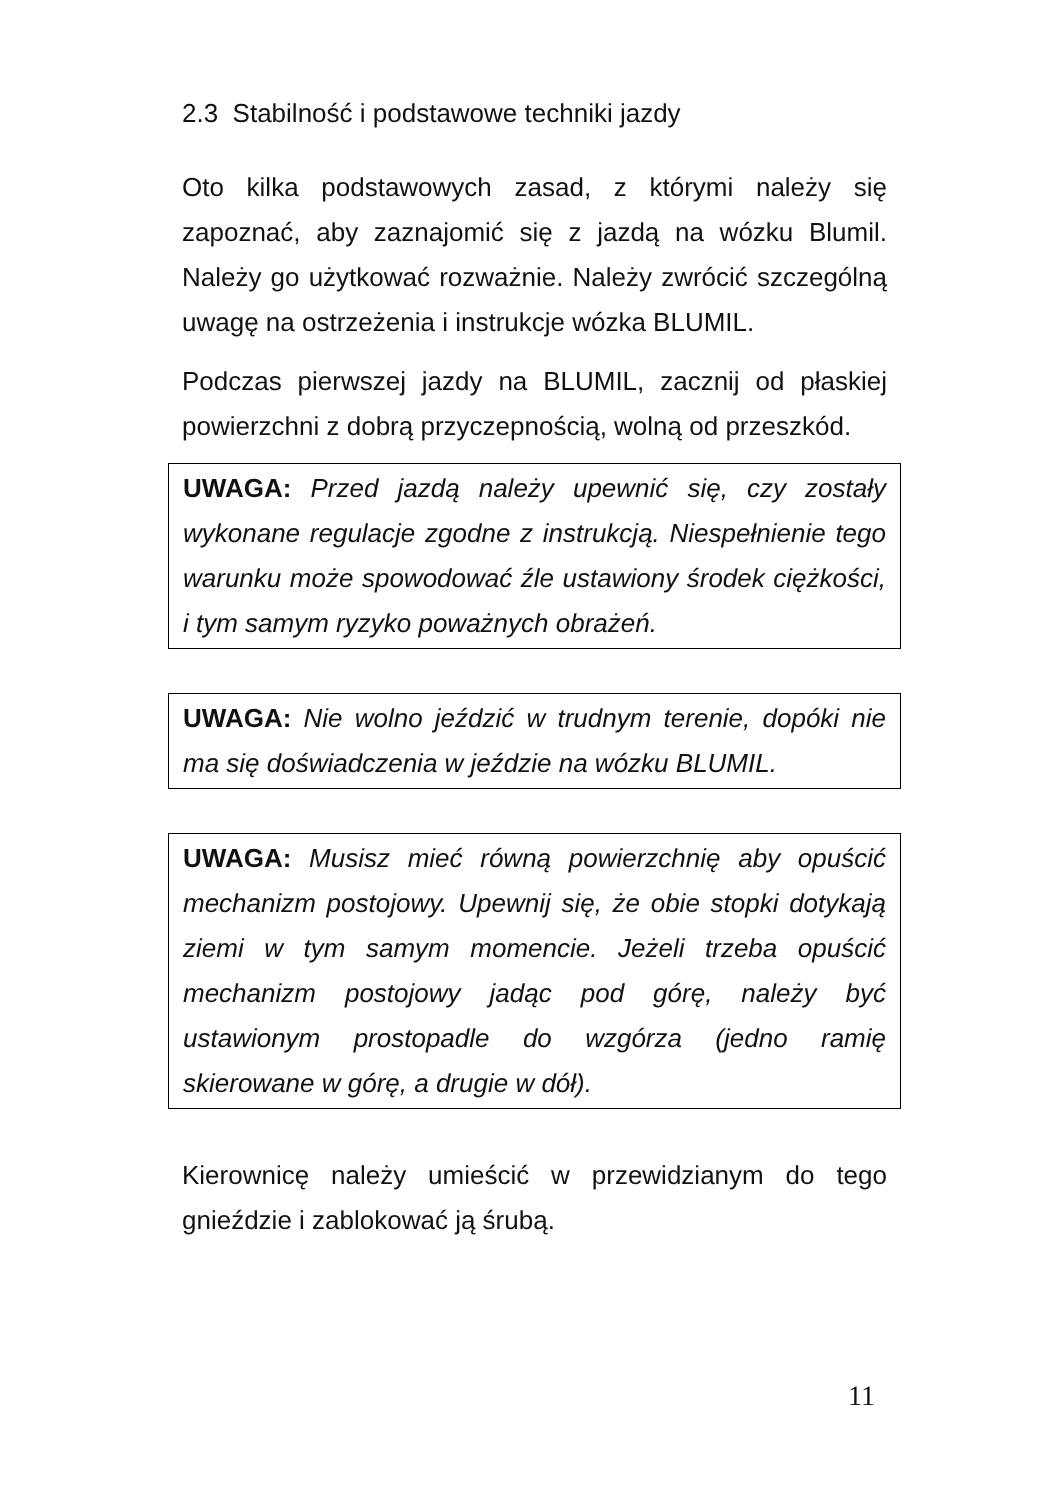2.3 Stabilność i podstawowe techniki jazdy
Oto kilka podstawowych zasad, z którymi należy się zapoznać, aby zaznajomić się z jazdą na wózku Blumil. Należy go użytkować rozważnie. Należy zwrócić szczególną uwagę na ostrzeżenia i instrukcje wózka BLUMIL.
Podczas pierwszej jazdy na BLUMIL, zacznij od płaskiej powierzchni z dobrą przyczepnością, wolną od przeszkód.
UWAGA: Przed jazdą należy upewnić się, czy zostały wykonane regulacje zgodne z instrukcją. Niespełnienie tego warunku może spowodować źle ustawiony środek ciężkości, i tym samym ryzyko poważnych obrażeń.
UWAGA: Nie wolno jeździć w trudnym terenie, dopóki nie ma się doświadczenia w jeździe na wózku BLUMIL.
UWAGA: Musisz mieć równą powierzchnię aby opuścić mechanizm postojowy. Upewnij się, że obie stopki dotykają ziemi w tym samym momencie. Jeżeli trzeba opuścić mechanizm postojowy jadąc pod górę, należy być ustawionym prostopadle do wzgórza (jedno ramię skierowane w górę, a drugie w dół).
Kierownicę należy umieścić w przewidzianym do tego gnieździe i zablokować ją śrubą.
11